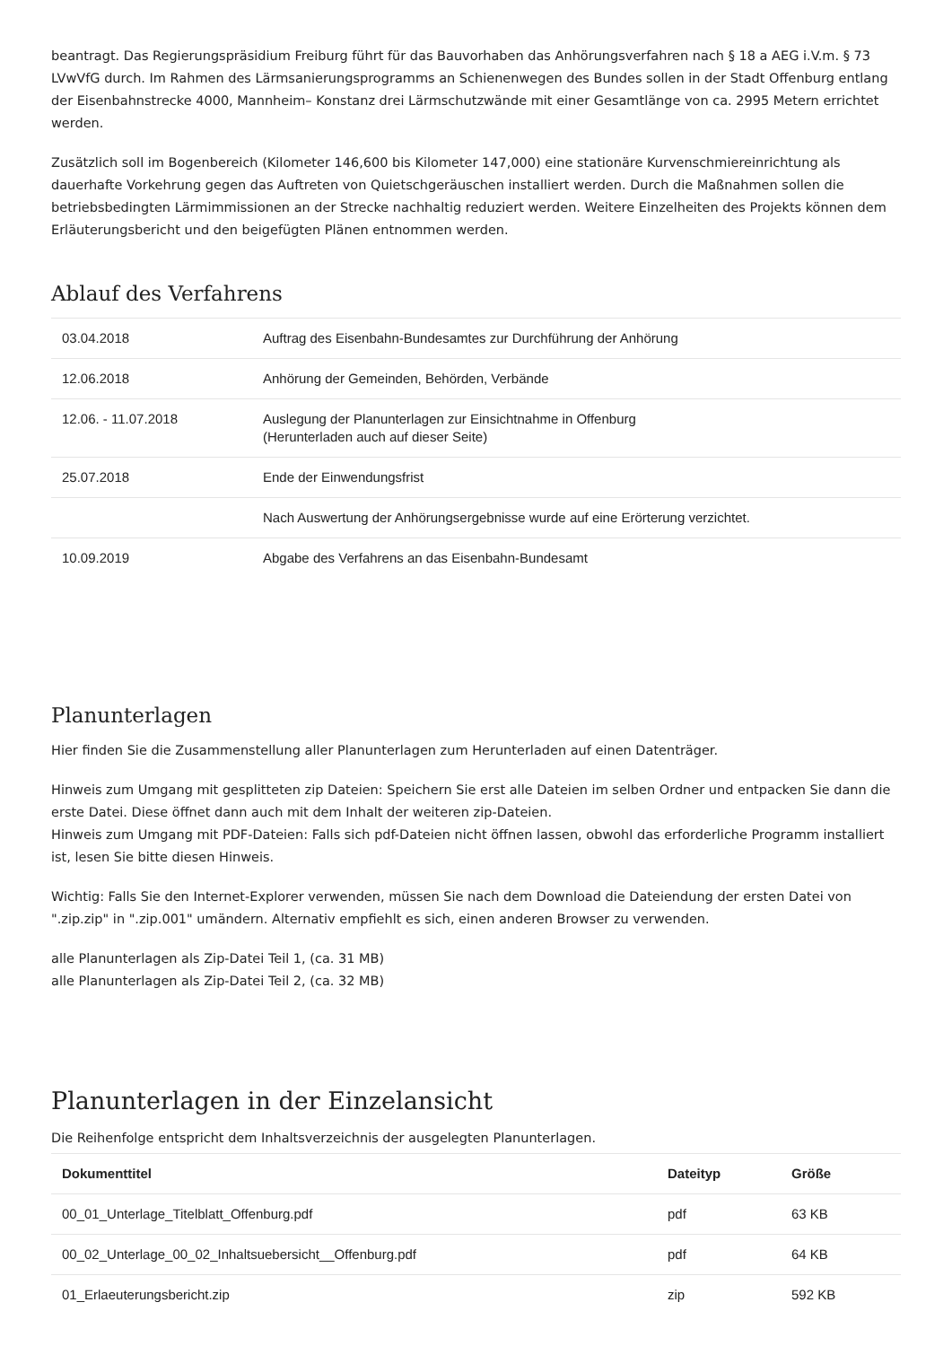beantragt. Das Regierungspräsidium Freiburg führt für das Bauvorhaben das Anhörungsverfahren nach § 18 a AEG i.V.m. § 73 LVwVfG durch. Im Rahmen des Lärmsanierungsprogramms an Schienenwegen des Bundes sollen in der Stadt Offenburg entlang der Eisenbahnstrecke 4000, Mannheim– Konstanz drei Lärmschutzwände mit einer Gesamtlänge von ca. 2995 Metern errichtet werden.
Zusätzlich soll im Bogenbereich (Kilometer 146,600 bis Kilometer 147,000) eine stationäre Kurvenschmiereinrichtung als dauerhafte Vorkehrung gegen das Auftreten von Quietschgeräuschen installiert werden. Durch die Maßnahmen sollen die betriebsbedingten Lärmimmissionen an der Strecke nachhaltig reduziert werden. Weitere Einzelheiten des Projekts können dem Erläuterungsbericht und den beigefügten Plänen entnommen werden.
Ablauf des Verfahrens
| 03.04.2018 | Auftrag des Eisenbahn-Bundesamtes zur Durchführung der Anhörung |
| 12.06.2018 | Anhörung der Gemeinden, Behörden, Verbände |
| 12.06. - 11.07.2018 | Auslegung der Planunterlagen zur Einsichtnahme in Offenburg (Herunterladen auch auf dieser Seite) |
| 25.07.2018 | Ende der Einwendungsfrist |
| | Nach Auswertung der Anhörungsergebnisse wurde auf eine Erörterung verzichtet. |
| 10.09.2019 | Abgabe des Verfahrens an das Eisenbahn-Bundesamt |
Planunterlagen
Hier finden Sie die Zusammenstellung aller Planunterlagen zum Herunterladen auf einen Datenträger.
Hinweis zum Umgang mit gesplitteten zip Dateien: Speichern Sie erst alle Dateien im selben Ordner und entpacken Sie dann die erste Datei. Diese öffnet dann auch mit dem Inhalt der weiteren zip-Dateien.
Hinweis zum Umgang mit PDF-Dateien: Falls sich pdf-Dateien nicht öffnen lassen, obwohl das erforderliche Programm installiert ist, lesen Sie bitte diesen Hinweis.
Wichtig: Falls Sie den Internet-Explorer verwenden, müssen Sie nach dem Download die Dateiendung der ersten Datei von ".zip.zip" in ".zip.001" umändern. Alternativ empfiehlt es sich, einen anderen Browser zu verwenden.
alle Planunterlagen als Zip-Datei Teil 1, (ca. 31 MB)
alle Planunterlagen als Zip-Datei Teil 2, (ca. 32 MB)
Planunterlagen in der Einzelansicht
Die Reihenfolge entspricht dem Inhaltsverzeichnis der ausgelegten Planunterlagen.
| Dokumenttitel | Dateityp | Größe |
| --- | --- | --- |
| 00_01_Unterlage_Titelblatt_Offenburg.pdf | pdf | 63 KB |
| 00_02_Unterlage_00_02_Inhaltsuebersicht__Offenburg.pdf | pdf | 64 KB |
| 01_Erlaeuterungsbericht.zip | zip | 592 KB |